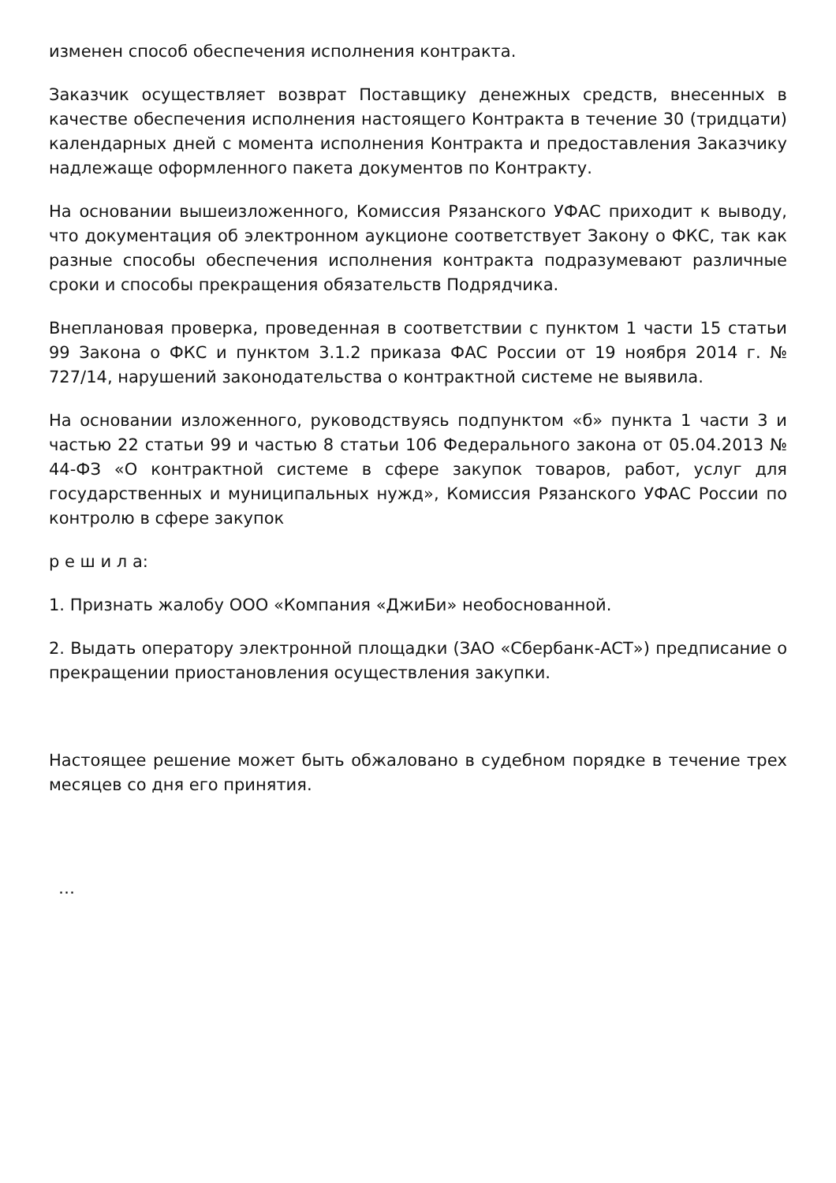изменен способ обеспечения исполнения контракта.
Заказчик осуществляет возврат Поставщику денежных средств, внесенных в качестве обеспечения исполнения настоящего Контракта в течение 30 (тридцати) календарных дней с момента исполнения Контракта и предоставления Заказчику надлежаще оформленного пакета документов по Контракту.
На основании вышеизложенного, Комиссия Рязанского УФАС приходит к выводу, что документация об электронном аукционе соответствует Закону о ФКС, так как разные способы обеспечения исполнения контракта подразумевают различные сроки и способы прекращения обязательств Подрядчика.
Внеплановая проверка, проведенная в соответствии с пунктом 1 части 15 статьи 99 Закона о ФКС и пунктом 3.1.2 приказа ФАС России от 19 ноября 2014 г. № 727/14, нарушений законодательства о контрактной системе не выявила.
На основании изложенного, руководствуясь подпунктом «б» пункта 1 части 3 и частью 22 статьи 99 и частью 8 статьи 106 Федерального закона от 05.04.2013 № 44-ФЗ «О контрактной системе в сфере закупок товаров, работ, услуг для государственных и муниципальных нужд», Комиссия Рязанского УФАС России по контролю в сфере закупок
р е ш и л а:
1. Признать жалобу ООО «Компания «ДжиБи» необоснованной.
2. Выдать оператору электронной площадки (ЗАО «Сбербанк-АСТ») предписание о прекращении приостановления осуществления закупки.
Настоящее решение может быть обжаловано в судебном порядке в течение трех месяцев со дня его принятия.
…